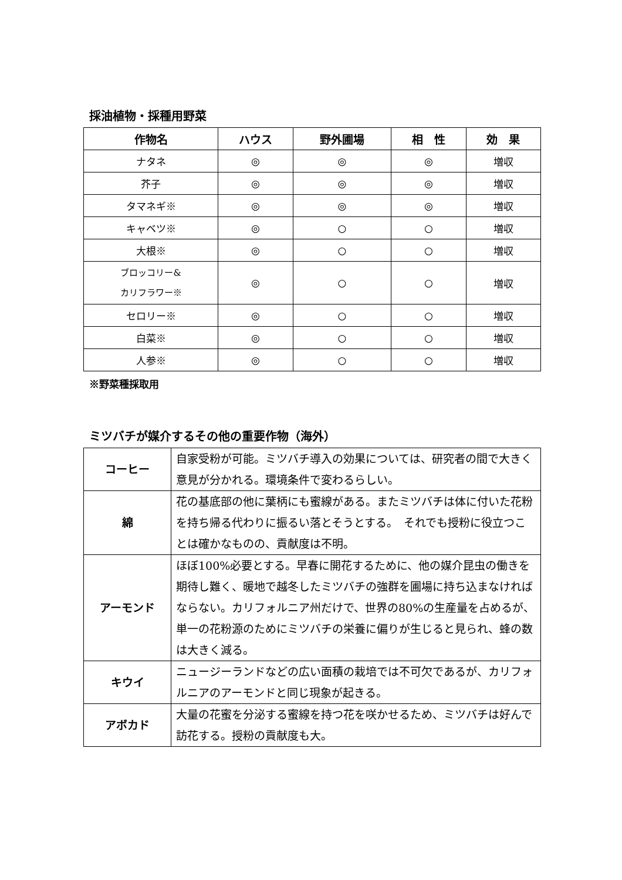採油植物・採種用野菜
| 作物名 | ハウス | 野外圃場 | 相 性 | 効 果 |
| --- | --- | --- | --- | --- |
| ナタネ | ◎ | ◎ | ◎ | 増収 |
| 芥子 | ◎ | ◎ | ◎ | 増収 |
| タマネギ※ | ◎ | ◎ | ◎ | 増収 |
| キャベツ※ | ◎ | ○ | ○ | 増収 |
| 大根※ | ◎ | ○ | ○ | 増収 |
| ブロッコリー& カリフラワー※ | ◎ | ○ | ○ | 増収 |
| セロリー※ | ◎ | ○ | ○ | 増収 |
| 白菜※ | ◎ | ○ | ○ | 増収 |
| 人参※ | ◎ | ○ | ○ | 増収 |
※野菜種採取用
ミツバチが媒介するその他の重要作物（海外）
| コーヒー | 自家受粉が可能。ミツバチ導入の効果については、研究者の間で大きく意見が分かれる。環境条件で変わるらしい。 |
| 綿 | 花の基底部の他に葉柄にも蜜線がある。またミツバチは体に付いた花粉を持ち帰る代わりに振るい落とそうとする。 それでも授粉に役立つことは確かなものの、貢献度は不明。 |
| アーモンド | ほぼ100%必要とする。早春に開花するために、他の媒介昆虫の働きを期待し難く、暖地で越冬したミツバチの強群を圃場に持ち込まなければならない。カリフォルニア州だけで、世界の80%の生産量を占めるが、単一の花粉源のためにミツバチの栄養に偏りが生じると見られ、蜂の数は大きく減る。 |
| キウイ | ニュージーランドなどの広い面積の栽培では不可欠であるが、カリフォルニアのアーモンドと同じ現象が起きる。 |
| アボカド | 大量の花蜜を分泌する蜜線を持つ花を咲かせるため、ミツバチは好んで訪花する。授粉の貢献度も大。 |